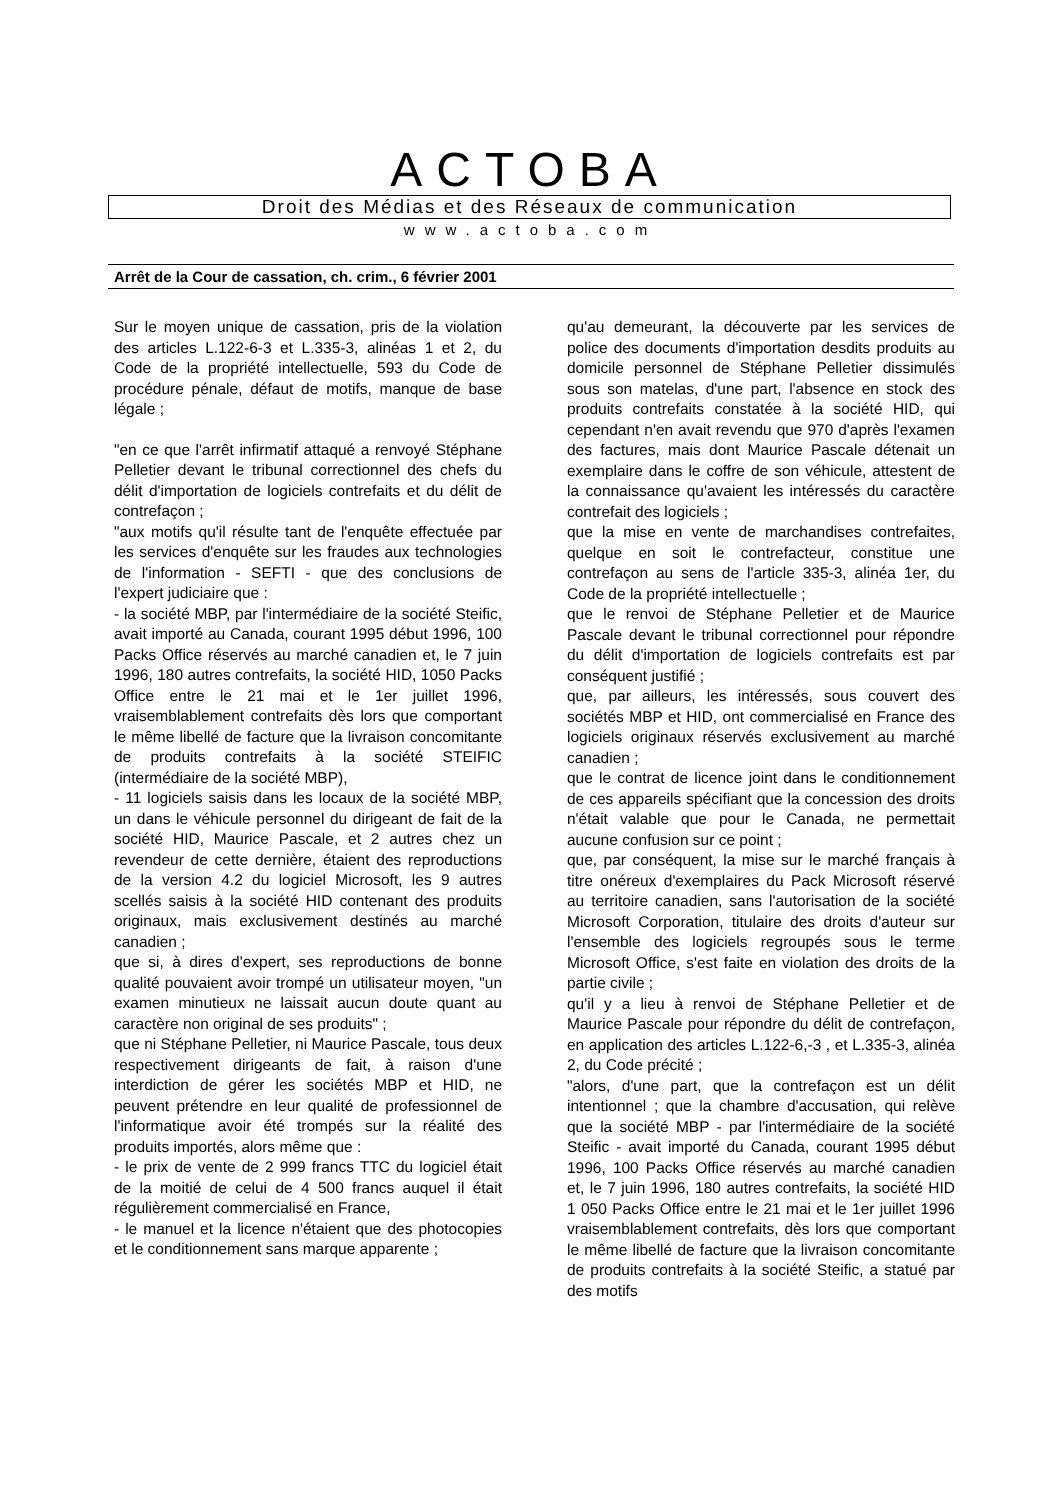ACTOBA
Droit des Médias et des Réseaux de communication
www.actoba.com
Arrêt de la Cour de cassation, ch. crim., 6 février 2001
Sur le moyen unique de cassation, pris de la violation des articles L.122-6-3 et L.335-3, alinéas 1 et 2, du Code de la propriété intellectuelle, 593 du Code de procédure pénale, défaut de motifs, manque de base légale ;
"en ce que l'arrêt infirmatif attaqué a renvoyé Stéphane Pelletier devant le tribunal correctionnel des chefs du délit d'importation de logiciels contrefaits et du délit de contrefaçon ;
"aux motifs qu'il résulte tant de l'enquête effectuée par les services d'enquête sur les fraudes aux technologies de l'information - SEFTI - que des conclusions de l'expert judiciaire que :
- la société MBP, par l'intermédiaire de la société Steific, avait importé au Canada, courant 1995 début 1996, 100 Packs Office réservés au marché canadien et, le 7 juin 1996, 180 autres contrefaits, la société HID, 1050 Packs Office entre le 21 mai et le 1er juillet 1996, vraisemblablement contrefaits dès lors que comportant le même libellé de facture que la livraison concomitante de produits contrefaits à la société STEIFIC (intermédiaire de la société MBP),
- 11 logiciels saisis dans les locaux de la société MBP, un dans le véhicule personnel du dirigeant de fait de la société HID, Maurice Pascale, et 2 autres chez un revendeur de cette dernière, étaient des reproductions de la version 4.2 du logiciel Microsoft, les 9 autres scellés saisis à la société HID contenant des produits originaux, mais exclusivement destinés au marché canadien ;
que si, à dires d'expert, ses reproductions de bonne qualité pouvaient avoir trompé un utilisateur moyen, "un examen minutieux ne laissait aucun doute quant au caractère non original de ses produits" ;
que ni Stéphane Pelletier, ni Maurice Pascale, tous deux respectivement dirigeants de fait, à raison d'une interdiction de gérer les sociétés MBP et HID, ne peuvent prétendre en leur qualité de professionnel de l'informatique avoir été trompés sur la réalité des produits importés, alors même que :
- le prix de vente de 2 999 francs TTC du logiciel était de la moitié de celui de 4 500 francs auquel il était régulièrement commercialisé en France,
- le manuel et la licence n'étaient que des photocopies et le conditionnement sans marque apparente ;
qu'au demeurant, la découverte par les services de police des documents d'importation desdits produits au domicile personnel de Stéphane Pelletier dissimulés sous son matelas, d'une part, l'absence en stock des produits contrefaits constatée à la société HID, qui cependant n'en avait revendu que 970 d'après l'examen des factures, mais dont Maurice Pascale détenait un exemplaire dans le coffre de son véhicule, attestent de la connaissance qu'avaient les intéressés du caractère contrefait des logiciels ;
que la mise en vente de marchandises contrefaites, quelque en soit le contrefacteur, constitue une contrefaçon au sens de l'article 335-3, alinéa 1er, du Code de la propriété intellectuelle ;
que le renvoi de Stéphane Pelletier et de Maurice Pascale devant le tribunal correctionnel pour répondre du délit d'importation de logiciels contrefaits est par conséquent justifié ;
que, par ailleurs, les intéressés, sous couvert des sociétés MBP et HID, ont commercialisé en France des logiciels originaux réservés exclusivement au marché canadien ;
que le contrat de licence joint dans le conditionnement de ces appareils spécifiant que la concession des droits n'était valable que pour le Canada, ne permettait aucune confusion sur ce point ;
que, par conséquent, la mise sur le marché français à titre onéreux d'exemplaires du Pack Microsoft réservé au territoire canadien, sans l'autorisation de la société Microsoft Corporation, titulaire des droits d'auteur sur l'ensemble des logiciels regroupés sous le terme Microsoft Office, s'est faite en violation des droits de la partie civile ;
qu'il y a lieu à renvoi de Stéphane Pelletier et de Maurice Pascale pour répondre du délit de contrefaçon, en application des articles L.122-6,-3 , et L.335-3, alinéa 2, du Code précité ;
"alors, d'une part, que la contrefaçon est un délit intentionnel ; que la chambre d'accusation, qui relève que la société MBP - par l'intermédiaire de la société Steific - avait importé du Canada, courant 1995 début 1996, 100 Packs Office réservés au marché canadien et, le 7 juin 1996, 180 autres contrefaits, la société HID 1 050 Packs Office entre le 21 mai et le 1er juillet 1996 vraisemblablement contrefaits, dès lors que comportant le même libellé de facture que la livraison concomitante de produits contrefaits à la société Steific, a statué par des motifs